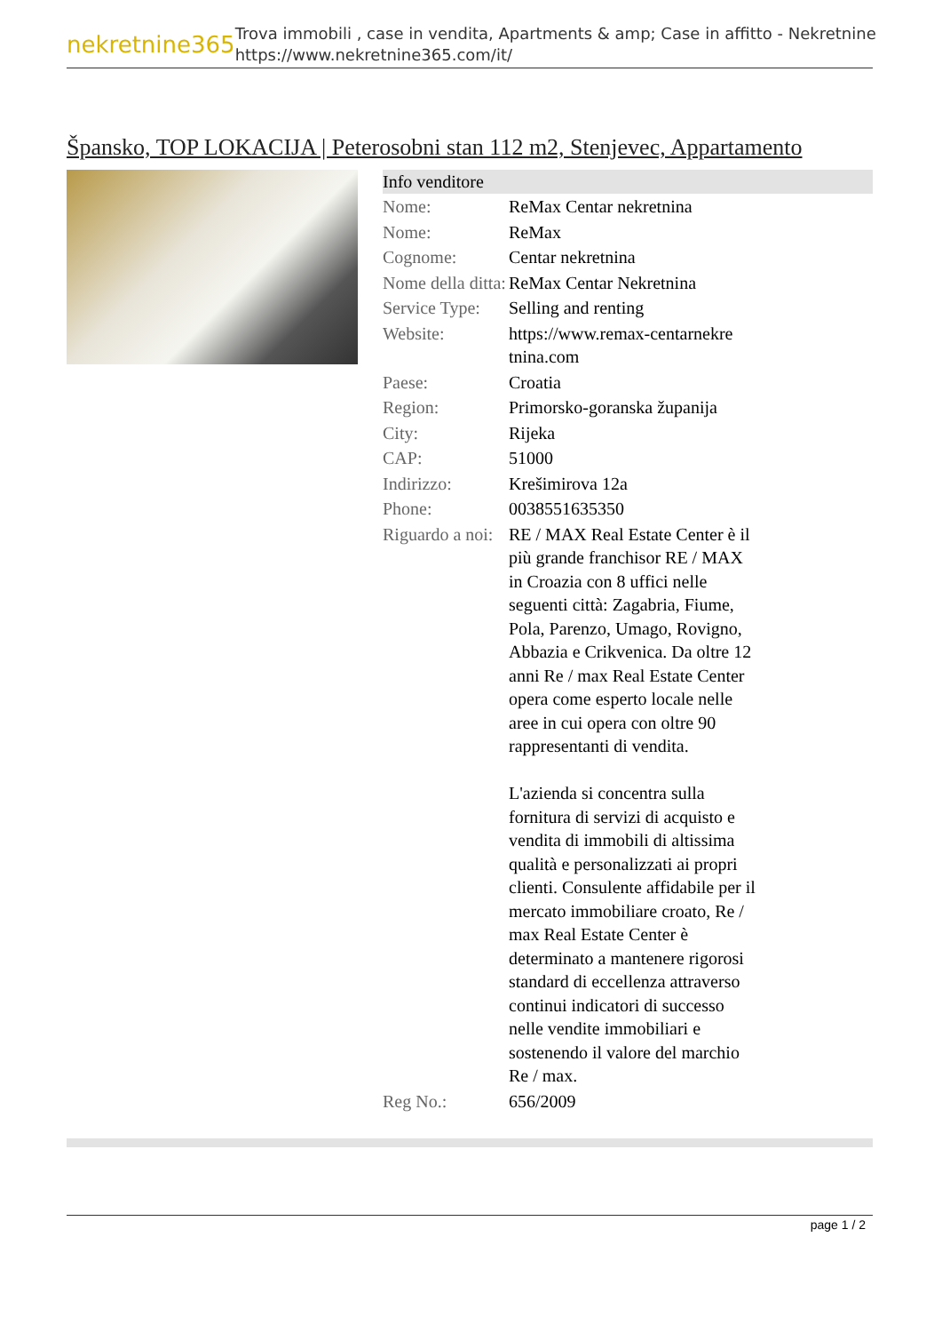nekretnine365
Trova immobili , case in vendita, Apartments & amp; Case in affitto - Nekretnine
https://www.nekretnine365.com/it/
Špansko, TOP LOKACIJA | Peterosobni stan 112 m2, Stenjevec, Appartamento
Info venditore
| Nome: | ReMax Centar nekretnina |
| Nome: | ReMax |
| Cognome: | Centar nekretnina |
| Nome della ditta: | ReMax Centar Nekretnina |
| Service Type: | Selling and renting |
| Website: | https://www.remax-centarnekre tnina.com |
| Paese: | Croatia |
| Region: | Primorsko-goranska županija |
| City: | Rijeka |
| CAP: | 51000 |
| Indirizzo: | Krešimirova 12a |
| Phone: | 0038551635350 |
| Riguardo a noi: | RE / MAX Real Estate Center è il più grande franchisor RE / MAX in Croazia con 8 uffici nelle seguenti città: Zagabria, Fiume, Pola, Parenzo, Umago, Rovigno, Abbazia e Crikvenica. Da oltre 12 anni Re / max Real Estate Center opera come esperto locale nelle aree in cui opera con oltre 90 rappresentanti di vendita. L'azienda si concentra sulla fornitura di servizi di acquisto e vendita di immobili di altissima qualità e personalizzati ai propri clienti. Consulente affidabile per il mercato immobiliare croato, Re / max Real Estate Center è determinato a mantenere rigorosi standard di eccellenza attraverso continui indicatori di successo nelle vendite immobiliari e sostenendo il valore del marchio Re / max. |
| Reg No.: | 656/2009 |
page 1 / 2